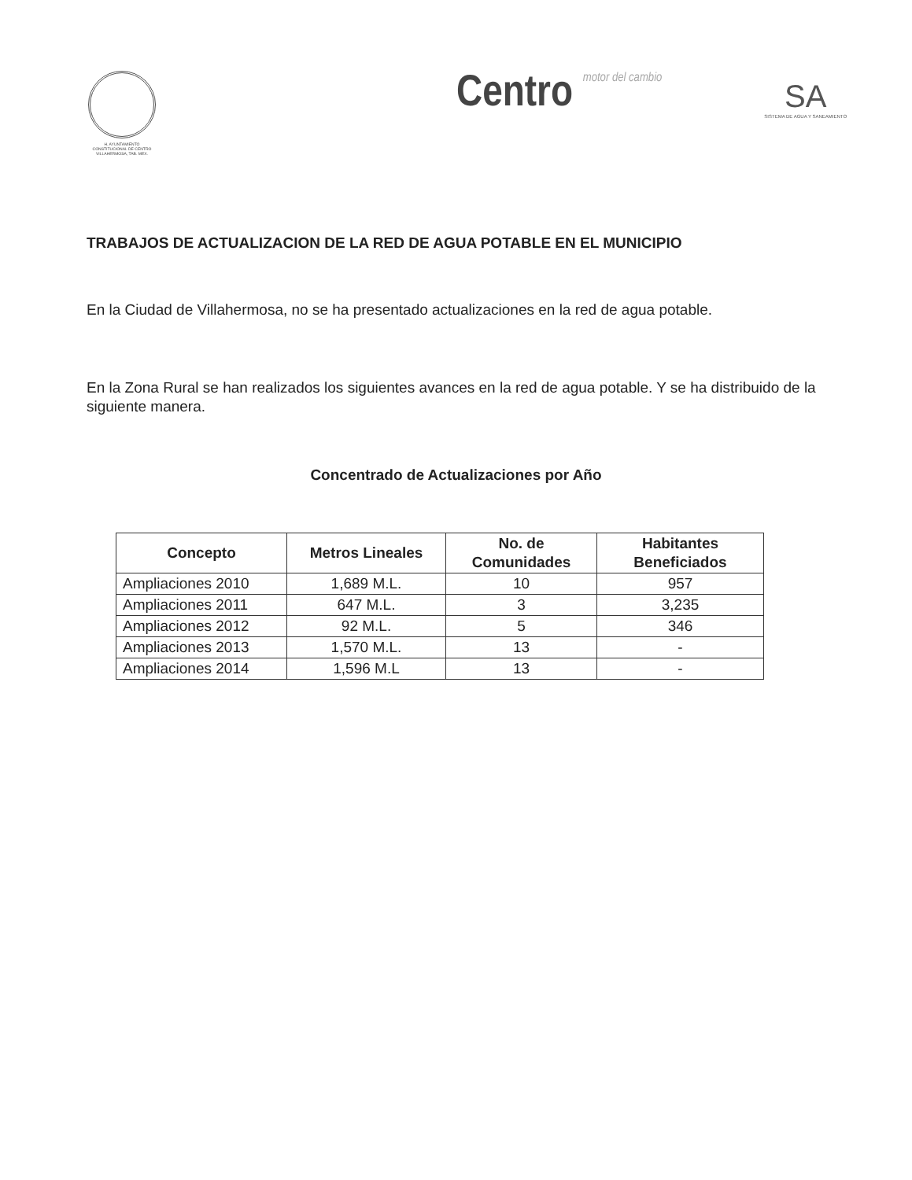H. AYUNTAMIENTO CONSTITUCIONAL DE CENTRO VILLAHERMOSA, TAB. MEX.
Centro motor del cambio
SA
SISTEMA DE AGUA Y SANEAMIENTO
TRABAJOS DE ACTUALIZACION DE LA RED DE AGUA POTABLE EN EL MUNICIPIO
En la Ciudad de Villahermosa, no se ha presentado actualizaciones en la red de agua potable.
En la Zona Rural se han realizados los siguientes avances en la red de agua potable. Y se ha distribuido de la siguiente manera.
Concentrado de Actualizaciones por Año
| Concepto | Metros Lineales | No. de Comunidades | Habitantes Beneficiados |
| --- | --- | --- | --- |
| Ampliaciones 2010 | 1,689 M.L. | 10 | 957 |
| Ampliaciones 2011 | 647 M.L. | 3 | 3,235 |
| Ampliaciones 2012 | 92 M.L. | 5 | 346 |
| Ampliaciones 2013 | 1,570 M.L. | 13 | - |
| Ampliaciones 2014 | 1,596 M.L | 13 | - |